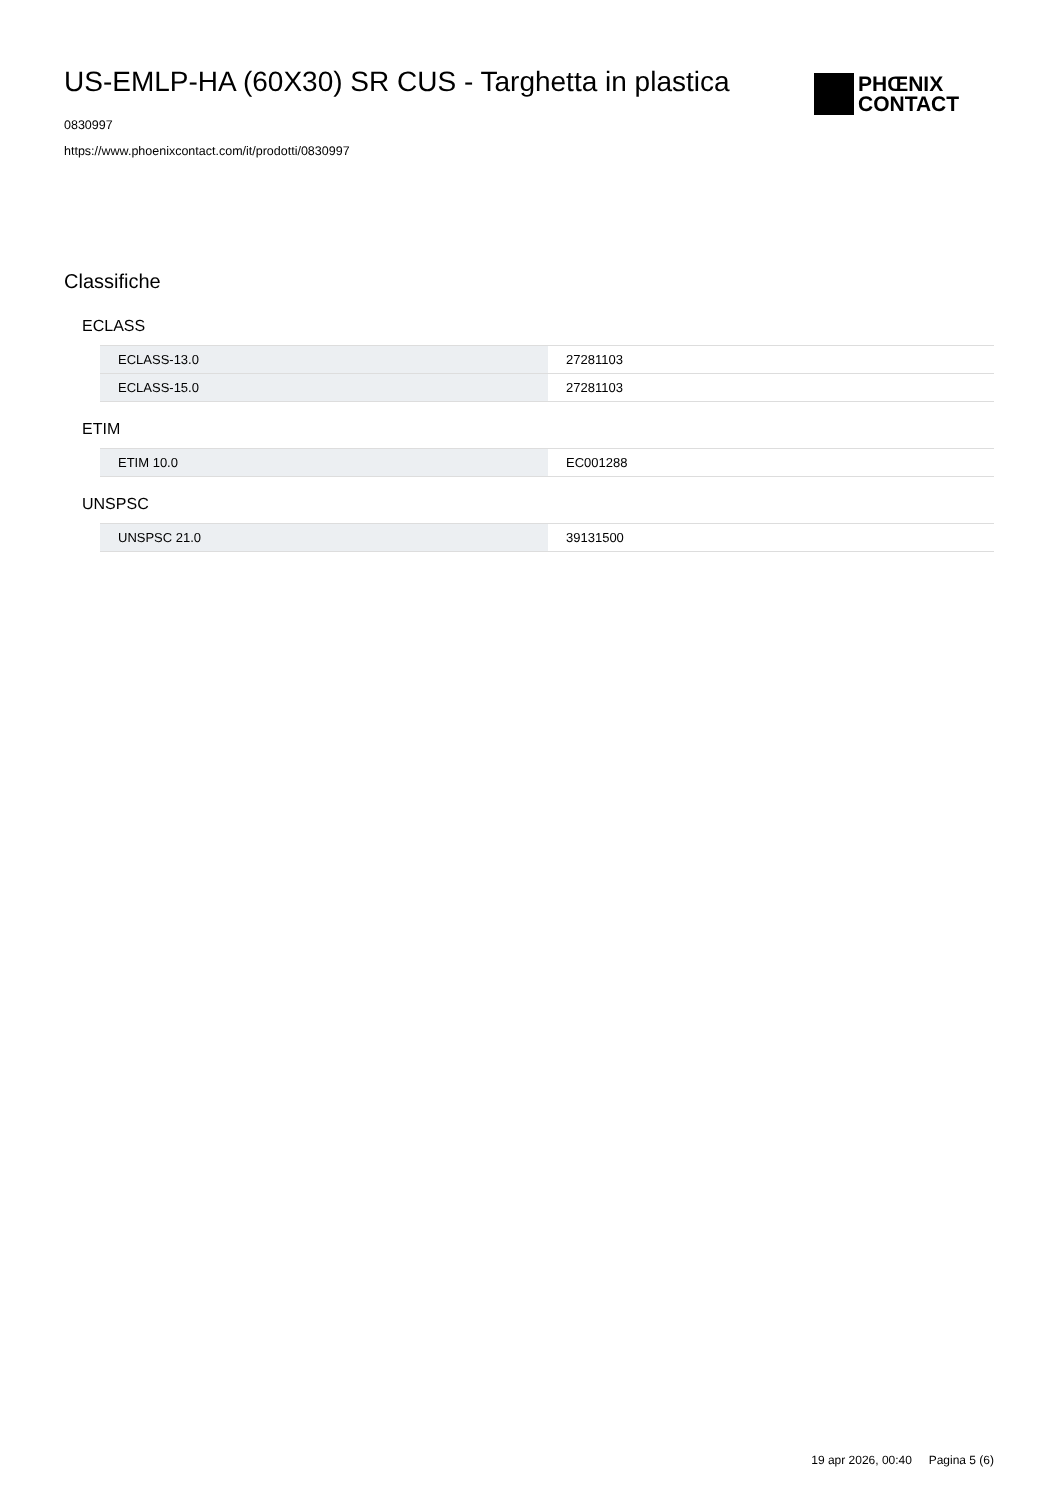US-EMLP-HA (60X30) SR CUS - Targhetta in plastica
0830997
https://www.phoenixcontact.com/it/prodotti/0830997
PHŒNIX
CONTACT
Classifiche
ECLASS
| ECLASS-13.0 | 27281103 |
| ECLASS-15.0 | 27281103 |
ETIM
| ETIM 10.0 | EC001288 |
UNSPSC
| UNSPSC 21.0 | 39131500 |
19 apr 2026, 00:40 Pagina 5 (6)